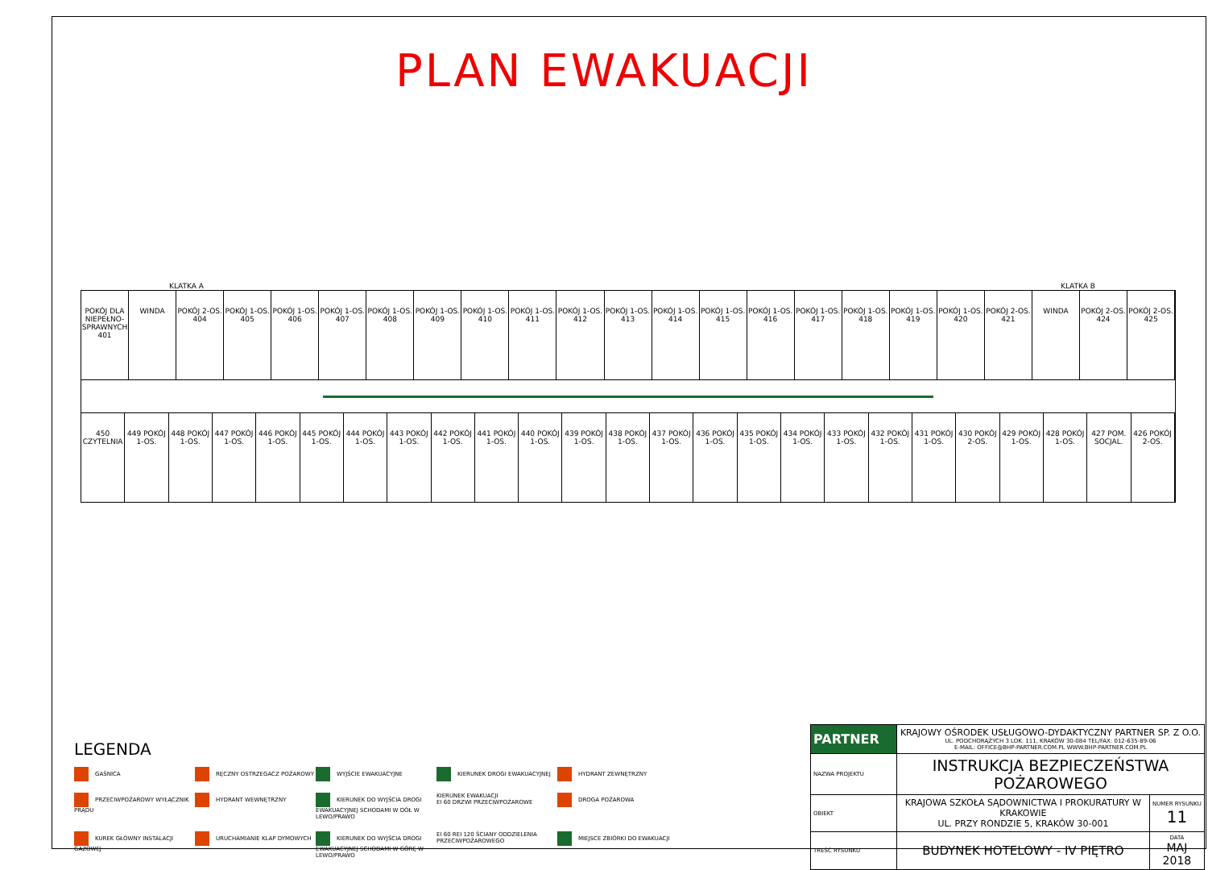PLAN EWAKUACJI
KLATKA A KLATKA B
POKÓJ DLA NIEPEŁNO-SPRAWNYCH 401
WINDA POKÓJ 2-OS. 404 POKÓJ 1-OS. 405 POKÓJ 1-OS. 406 POKÓJ 1-OS. 407 POKÓJ 1-OS. 408 POKÓJ 1-OS. 409 POKÓJ 1-OS. 410 POKÓJ 1-OS. 411 POKÓJ 1-OS. 412 POKÓJ 1-OS. 413 POKÓJ 1-OS. 414 POKÓJ 1-OS. 415 POKÓJ 1-OS. 416 POKÓJ 1-OS. 417 POKÓJ 1-OS. 418 POKÓJ 1-OS. 419 POKÓJ 1-OS. 420 POKÓJ 2-OS. 421 WINDA POKÓJ 2-OS. 424 POKÓJ 2-OS. 425
450 CZYTELNIA 449 POKÓJ 1-OS. 448 POKÓJ 1-OS. 447 POKÓJ 1-OS. 446 POKÓJ 1-OS. 445 POKÓJ 1-OS. 444 POKÓJ 1-OS. 443 POKÓJ 1-OS. 442 POKÓJ 1-OS. 441 POKÓJ 1-OS. 440 POKÓJ 1-OS. 439 POKÓJ 1-OS. 438 POKÓJ 1-OS. 437 POKÓJ 1-OS. 436 POKÓJ 1-OS. 435 POKÓJ 1-OS. 434 POKÓJ 1-OS. 433 POKÓJ 1-OS. 432 POKÓJ 1-OS. 431 POKÓJ 1-OS. 430 POKÓJ 2-OS. 429 POKÓJ 1-OS. 428 POKÓJ 1-OS. 427 POM. SOCJAL. 426 POKÓJ 2-OS.
LEGENDA
GAŚNICA
RĘCZNY OSTRZEGACZ POŻAROWY
WYJŚCIE EWAKUACYJNE
KIERUNEK DROGI EWAKUACYJNEJ
HYDRANT ZEWNĘTRZNY
PRZECIWPOŻAROWY WYŁĄCZNIK PRĄDU
HYDRANT WEWNĘTRZNY
KIERUNEK DO WYJŚCIA DROGI EWAKUACYJNEJ SCHODAMI W DÓŁ W LEWO/PRAWO
KIERUNEK EWAKUACJI
EI 60 DRZWI PRZECIWPOŻAROWE
DROGA POŻAROWA
KUREK GŁÓWNY INSTALACJI GAZOWEJ
URUCHAMIANIE KLAP DYMOWYCH
KIERUNEK DO WYJŚCIA DROGI EWAKUACYJNEJ SCHODAMI W GÓRĘ W LEWO/PRAWO
EI 60 REI 120 ŚCIANY ODDZIELENIA PRZECIWPOŻAROWEGO
MIEJSCE ZBIÓRKI DO EWAKUACJI
| PARTNER | KRAJOWY OŚRODEK USŁUGOWO-DYDAKTYCZNY PARTNER SP. Z O.O. UL. PODCHORĄŻYCH 3 LOK. 111, KRAKÓW 30-084 TEL/FAX: 012-635-89-06 E-MAIL: OFFICE@BHP-PARTNER.COM.PL WWW.BHP-PARTNER.COM.PL | |
| NAZWA PROJEKTU | INSTRUKCJA BEZPIECZEŃSTWA POŻAROWEGO | |
| OBIEKT | KRAJOWA SZKOŁA SĄDOWNICTWA I PROKURATURY W KRAKOWIE UL. PRZY RONDZIE 5, KRAKÓW 30-001 | NUMER RYSUNKU 11 |
| TREŚĆ RYSUNKU | BUDYNEK HOTELOWY - IV PIĘTRO | DATA MAJ 2018 |